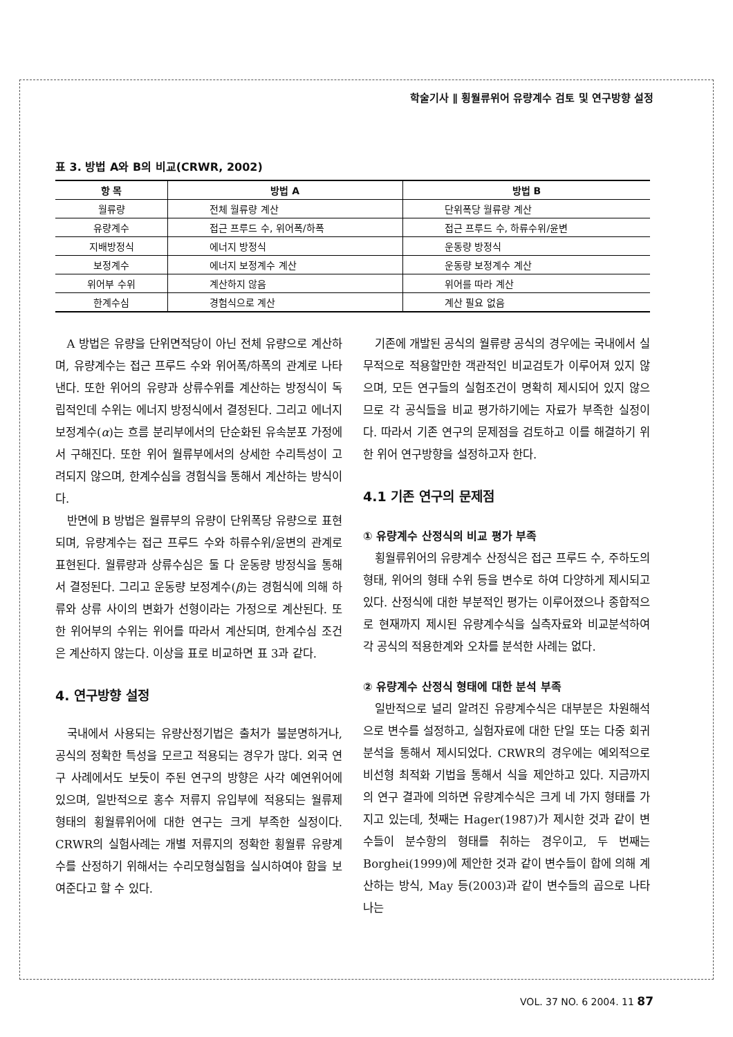학술기사 ∥ 횡월류위어 유량계수 검토 및 연구방향 설정
표 3. 방법 A와 B의 비교(CRWR, 2002)
| 항 목 | 방법 A | 방법 B |
| --- | --- | --- |
| 월류량 | 전체 월류량 계산 | 단위폭당 월류량 계산 |
| 유량계수 | 접근 프루드 수, 위어폭/하폭 | 접근 프루드 수, 하류수위/윤변 |
| 지배방정식 | 에너지 방정식 | 운동량 방정식 |
| 보정계수 | 에너지 보정계수 계산 | 운동량 보정계수 계산 |
| 위어부 수위 | 계산하지 않음 | 위어를 따라 계산 |
| 한계수심 | 경험식으로 계산 | 계산 필요 없음 |
A 방법은 유량을 단위면적당이 아닌 전체 유량으로 계산하며, 유량계수는 접근 프루드 수와 위어폭/하폭의 관계로 나타낸다. 또한 위어의 유량과 상류수위를 계산하는 방정식이 독립적인데 수위는 에너지 방정식에서 결정된다. 그리고 에너지 보정계수(α)는 흐름 분리부에서의 단순화된 유속분포 가정에서 구해진다. 또한 위어 월류부에서의 상세한 수리특성이 고려되지 않으며, 한계수심을 경험식을 통해서 계산하는 방식이다.
반면에 B 방법은 월류부의 유량이 단위폭당 유량으로 표현되며, 유량계수는 접근 프루드 수와 하류수위/윤변의 관계로 표현된다. 월류량과 상류수심은 둘 다 운동량 방정식을 통해서 결정된다. 그리고 운동량 보정계수(β)는 경험식에 의해 하류와 상류 사이의 변화가 선형이라는 가정으로 계산된다. 또한 위어부의 수위는 위어를 따라서 계산되며, 한계수심 조건은 계산하지 않는다. 이상을 표로 비교하면 표 3과 같다.
4. 연구방향 설정
국내에서 사용되는 유량산정기법은 출처가 불분명하거나, 공식의 정확한 특성을 모르고 적용되는 경우가 많다. 외국 연구 사례에서도 보듯이 주된 연구의 방향은 사각 예연위어에 있으며, 일반적으로 홍수 저류지 유입부에 적용되는 월류제 형태의 횡월류위어에 대한 연구는 크게 부족한 실정이다. CRWR의 실험사례는 개별 저류지의 정확한 횡월류 유량계수를 산정하기 위해서는 수리모형실험을 실시하여야 함을 보여준다고 할 수 있다.
기존에 개발된 공식의 월류량 공식의 경우에는 국내에서 실무적으로 적용할만한 객관적인 비교검토가 이루어져 있지 않으며, 모든 연구들의 실험조건이 명확히 제시되어 있지 않으므로 각 공식들을 비교 평가하기에는 자료가 부족한 실정이다. 따라서 기존 연구의 문제점을 검토하고 이를 해결하기 위한 위어 연구방향을 설정하고자 한다.
4.1 기존 연구의 문제점
① 유량계수 산정식의 비교 평가 부족
횡월류위어의 유량계수 산정식은 접근 프루드 수, 주하도의 형태, 위어의 형태 수위 등을 변수로 하여 다양하게 제시되고 있다. 산정식에 대한 부분적인 평가는 이루어졌으나 종합적으로 현재까지 제시된 유량계수식을 실측자료와 비교분석하여 각 공식의 적용한계와 오차를 분석한 사례는 없다.
② 유량계수 산정식 형태에 대한 분석 부족
일반적으로 널리 알려진 유량계수식은 대부분은 차원해석으로 변수를 설정하고, 실험자료에 대한 단일 또는 다중 회귀분석을 통해서 제시되었다. CRWR의 경우에는 예외적으로 비선형 최적화 기법을 통해서 식을 제안하고 있다. 지금까지의 연구 결과에 의하면 유량계수식은 크게 네 가지 형태를 가지고 있는데, 첫째는 Hager(1987)가 제시한 것과 같이 변수들이 분수항의 형태를 취하는 경우이고, 두 번째는 Borghei(1999)에 제안한 것과 같이 변수들이 합에 의해 계산하는 방식, May 등(2003)과 같이 변수들의 곱으로 나타나는
VOL. 37 NO. 6 2004. 11 87